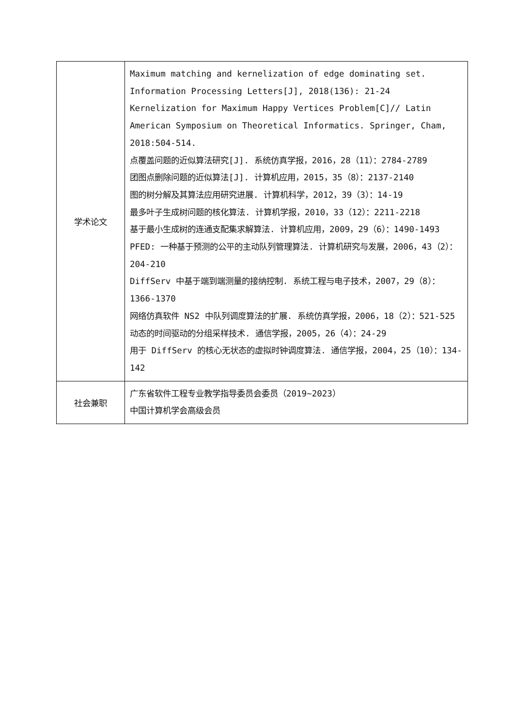| 学术论文 | Maximum matching and kernelization of edge dominating set. Information Processing Letters[J], 2018(136): 21-24 Kernelization for Maximum Happy Vertices Problem[C]// Latin American Symposium on Theoretical Informatics. Springer, Cham, 2018:504-514. 点覆盖问题的近似算法研究[J]. 系统仿真学报，2016，28（11）：2784-2789 团图点删除问题的近似算法[J]. 计算机应用，2015，35（8）：2137-2140 图的树分解及其算法应用研究进展. 计算机科学，2012，39（3）：14-19 最多叶子生成树问题的核化算法. 计算机学报，2010，33（12）：2211-2218 基于最小生成树的连通支配集求解算法. 计算机应用，2009，29（6）：1490-1493 PFED: 一种基于预测的公平的主动队列管理算法. 计算机研究与发展，2006，43（2）：204-210 DiffServ 中基于端到端测量的接纳控制. 系统工程与电子技术，2007，29（8）：1366-1370 网络仿真软件 NS2 中队列调度算法的扩展. 系统仿真学报，2006，18（2）：521-525 动态的时间驱动的分组采样技术. 通信学报，2005，26（4）：24-29 用于 DiffServ 的核心无状态的虚拟时钟调度算法. 通信学报，2004，25（10）：134-142 |
| 社会兼职 | 广东省软件工程专业教学指导委员会委员（2019~2023） 中国计算机学会高级会员 |